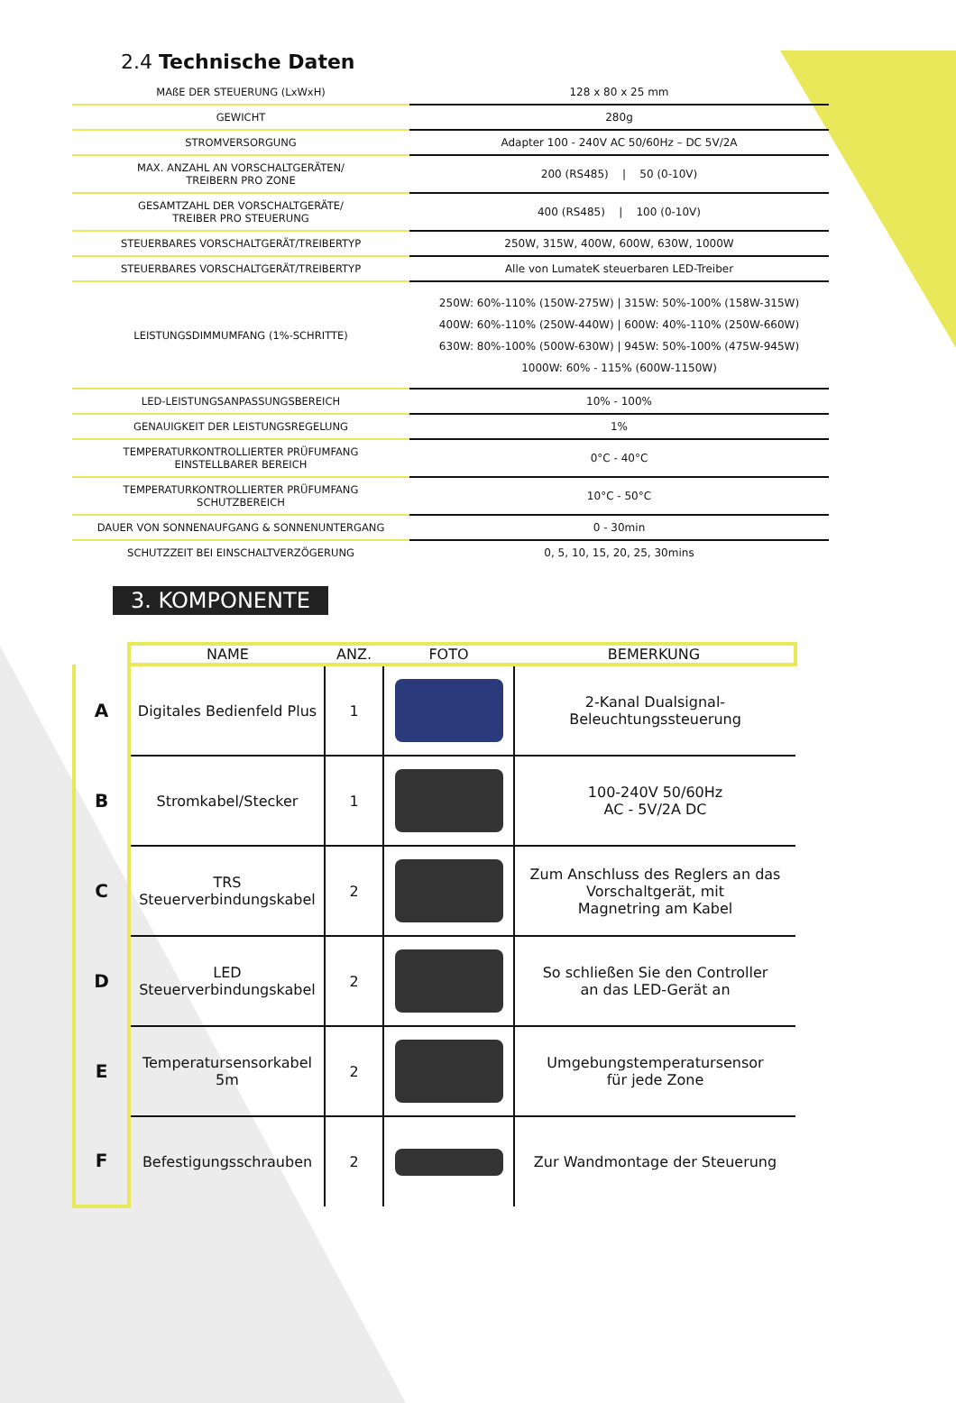2.4 Technische Daten
| MAßE DER STEUERUNG (LxWxH) | 128 x 80 x 25 mm |
| GEWICHT | 280g |
| STROMVERSORGUNG | Adapter 100 - 240V AC 50/60Hz – DC 5V/2A |
| MAX. ANZAHL AN VORSCHALTGERÄTEN/ TREIBERN PRO ZONE | 200 (RS485) / 50 (0-10V) |
| GESAMTZAHL DER VORSCHALTGERÄTE/ TREIBER PRO STEUERUNG | 400 (RS485) / 100 (0-10V) |
| STEUERBARES VORSCHALTGERÄT/TREIBERTYP | 250W, 315W, 400W, 600W, 630W, 1000W |
| STEUERBARES VORSCHALTGERÄT/TREIBERTYP | Alle von LumateK steuerbaren LED-Treiber |
| LEISTUNGSDIMMUMFANG (1%-SCHRITTE) | 250W: 60%-110% (150W-275W) / 315W: 50%-100% (158W-315W) 400W: 60%-110% (250W-440W) / 600W: 40%-110% (250W-660W) 630W: 80%-100% (500W-630W) / 945W: 50%-100% (475W-945W) 1000W: 60% - 115% (600W-1150W) |
| LED-LEISTUNGSANPASSUNGSBEREICH | 10% - 100% |
| GENAUIGKEIT DER LEISTUNGSREGELUNG | 1% |
| TEMPERATURKONTROLLIERTER PRÜFUMFANG EINSTELLBARER BEREICH | 0°C - 40°C |
| TEMPERATURKONTROLLIERTER PRÜFUMFANG SCHUTZBEREICH | 10°C - 50°C |
| DAUER VON SONNENAUFGANG & SONNENUNTERGANG | 0 - 30min |
| SCHUTZZEIT BEI EINSCHALTVERZÖGERUNG | 0, 5, 10, 15, 20, 25, 30mins |
3. KOMPONENTE
| | NAME | ANZ. | FOTO | BEMERKUNG |
| --- | --- | --- | --- | --- |
| A | Digitales Bedienfeld Plus | 1 | | 2-Kanal Dualsignal- Beleuchtungssteuerung |
| B | Stromkabel/Stecker | 1 | | 100-240V 50/60Hz AC - 5V/2A DC |
| C | TRS Steuerverbindungskabel | 2 | | Zum Anschluss des Reglers an das Vorschaltgerät, mit Magnetring am Kabel |
| D | LED Steuerverbindungskabel | 2 | | So schließen Sie den Controller an das LED-Gerät an |
| E | Temperatursensorkabel 5m | 2 | | Umgebungstemperatursensor für jede Zone |
| F | Befestigungsschrauben | 2 | | Zur Wandmontage der Steuerung |